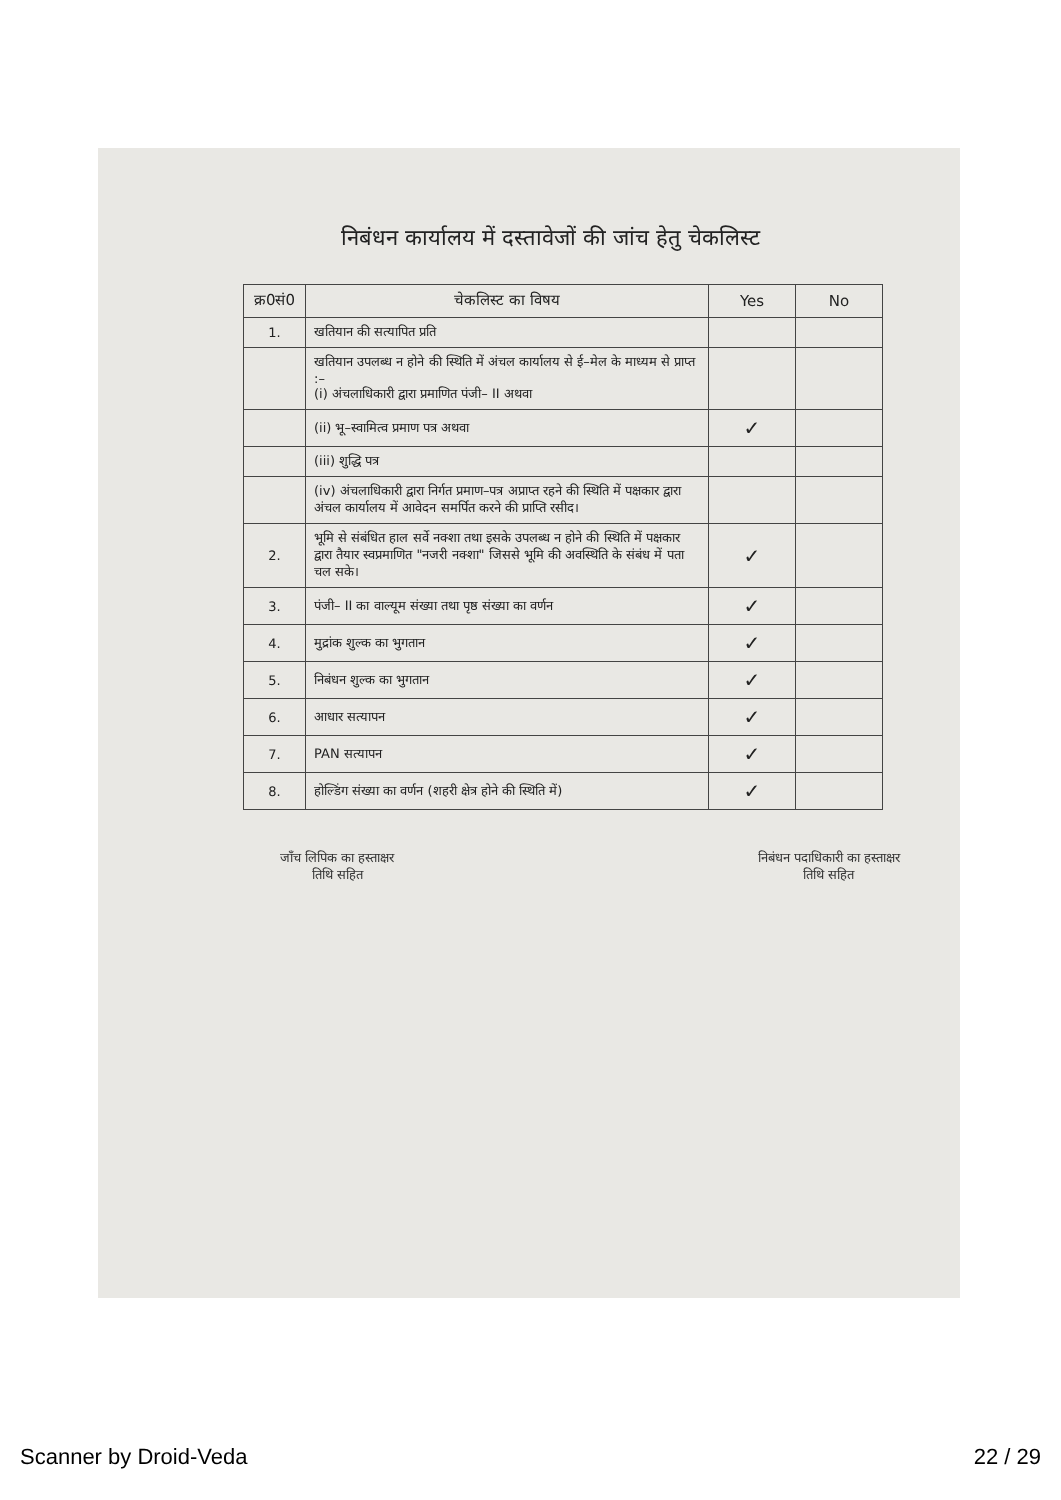निबंधन कार्यालय में दस्तावेजों की जांच हेतु चेकलिस्ट
| क्र0सं0 | चेकलिस्ट का विषय | Yes | No |
| --- | --- | --- | --- |
| 1. | खतियान की सत्यापित प्रति | | |
| | खतियान उपलब्ध न होने की स्थिति में अंचल कार्यालय से ई–मेल के माध्यम से प्राप्त :– (i) अंचलाधिकारी द्वारा प्रमाणित पंजी– II अथवा | | |
| | (ii) भू–स्वामित्व प्रमाण पत्र अथवा | ✓ | |
| | (iii) शुद्धि पत्र | | |
| | (iv) अंचलाधिकारी द्वारा निर्गत प्रमाण–पत्र अप्राप्त रहने की स्थिति में पक्षकार द्वारा अंचल कार्यालय में आवेदन समर्पित करने की प्राप्ति रसीद। | | |
| 2. | भूमि से संबंधित हाल सर्वे नक्शा तथा इसके उपलब्ध न होने की स्थिति में पक्षकार द्वारा तैयार स्वप्रमाणित "नजरी नक्शा" जिससे भूमि की अवस्थिति के संबंध में पता चल सके। | ✓ | |
| 3. | पंजी– II का वाल्यूम संख्या तथा पृष्ठ संख्या का वर्णन | ✓ | |
| 4. | मुद्रांक शुल्क का भुगतान | ✓ | |
| 5. | निबंधन शुल्क का भुगतान | ✓ | |
| 6. | आधार सत्यापन | ✓ | |
| 7. | PAN सत्यापन | ✓ | |
| 8. | होल्डिंग संख्या का वर्णन (शहरी क्षेत्र होने की स्थिति में) | ✓ | |
जाँच लिपिक का हस्ताक्षर
तिथि सहित
निबंधन पदाधिकारी का हस्ताक्षर
तिथि सहित
Scanner by Droid-Veda 22 / 29